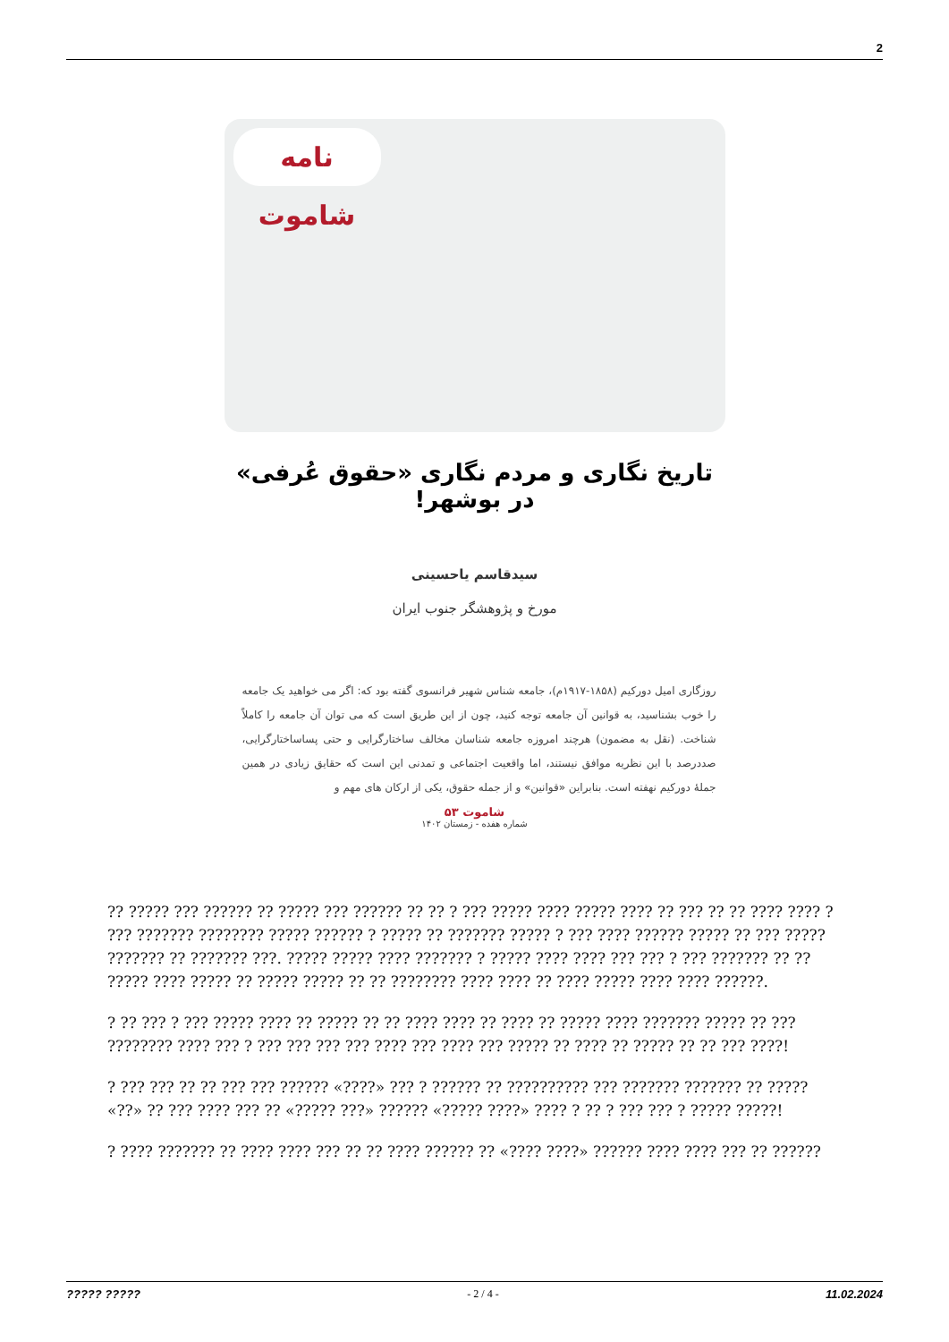2
نامه شاموت
تاریخ نگاری و مردم نگاری «حقوق عُرفی» در بوشهر!
سیدقاسم یاحسینی
مورخ و پژوهشگر جنوب ایران
روزگاری امیل دورکیم (۱۸۵۸-۱۹۱۷م)، جامعه شناس شهیر فرانسوی گفته بود که: اگر می خواهید یک جامعه را خوب بشناسید، به قوانین آن جامعه توجه کنید، چون از این طریق است که می توان آن جامعه را کاملاً شناخت. (نقل به مضمون) هرچند امروزه جامعه شناسان مخالف ساختارگرایی و حتی پساساختارگرایی، صددرصد با این نظریه موافق نیستند، اما واقعیت اجتماعی و تمدنی این است که حقایق زیادی در همین جملهٔ دورکیم نهفته است. بنابراین «قوانین» و از جمله حقوق، یکی از ارکان های مهم و
شاموت ۵۳
شماره هفده - زمستان ۱۴۰۲
?? ????? ??? ?????? ?? ????? ??? ?????? ?? ?? ? ??? ????? ???? ????? ???? ?? ??? ?? ?? ???? ???? ? ??? ??????? ???????? ????? ?????? ? ????? ?? ??????? ????? ? ??? ???? ?????? ????? ?? ??? ????? ??????? ?? ??????? ???. ????? ????? ???? ??????? ? ????? ???? ???? ??? ??? ? ??? ??????? ?? ?? ????? ???? ????? ?? ????? ????? ?? ?? ???????? ???? ???? ?? ???? ????? ???? ???? ??????.
? ?? ??? ? ??? ????? ???? ?? ????? ?? ?? ???? ???? ?? ???? ?? ????? ???? ??????? ????? ?? ??? ???????? ???? ??? ? ??? ??? ??? ??? ???? ??? ???? ??? ????? ?? ???? ?? ????? ?? ?? ??? ????!
? ??? ??? ?? ?? ??? ??? ?????? «????» ??? ? ?????? ?? ?????????? ??? ??????? ??????? ?? ????? «??» ?? ??? ???? ??? ?? «????? ???» ?????? «????? ????» ???? ? ?? ? ??? ??? ? ????? ?????!
? ???? ??????? ?? ???? ???? ??? ?? ?? ???? ?????? ?? «???? ????» ?????? ???? ???? ??? ?? ??????
????? ????? - 2 / 4 - 11.02.2024